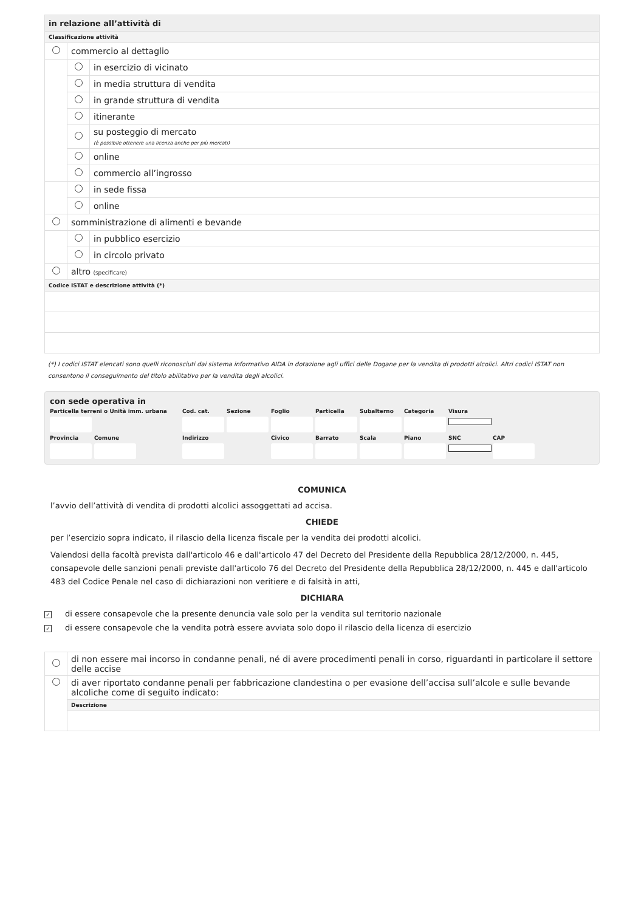| in relazione all’attività di | | |
| Classificazione attività | | |
| | commercio al dettaglio | |
| | | in esercizio di vicinato |
| | | in media struttura di vendita |
| | | in grande struttura di vendita |
| | | itinerante |
| | | su posteggio di mercato (è possibile ottenere una licenza anche per più mercati) |
| | | online |
| | | commercio all’ingrosso |
| | | in sede fissa |
| | | online |
| | somministrazione di alimenti e bevande | |
| | | in pubblico esercizio |
| | | in circolo privato |
| | altro (specificare) | |
| Codice ISTAT e descrizione attività (*) | | |
(*) I codici ISTAT elencati sono quelli riconosciuti dai sistema informativo AIDA in dotazione agli uffici delle Dogane per la vendita di prodotti alcolici. Altri codici ISTAT non consentono il conseguimento del titolo abilitativo per la vendita degli alcolici.
con sede operativa in
Particella terreni o Unità imm. urbana Cod. cat. Sezione Foglio Particella Subalterno Categoria Visura
Provincia Comune Indirizzo Civico Barrato Scala Piano SNC CAP
COMUNICA
l’avvio dell’attività di vendita di prodotti alcolici assoggettati ad accisa.
CHIEDE
per l’esercizio sopra indicato, il rilascio della licenza fiscale per la vendita dei prodotti alcolici.
Valendosi della facoltà prevista dall'articolo 46 e dall'articolo 47 del Decreto del Presidente della Repubblica 28/12/2000, n. 445, consapevole delle sanzioni penali previste dall'articolo 76 del Decreto del Presidente della Repubblica 28/12/2000, n. 445 e dall'articolo 483 del Codice Penale nel caso di dichiarazioni non veritiere e di falsità in atti,
DICHIARA
✓ di essere consapevole che la presente denuncia vale solo per la vendita sul territorio nazionale
✓ di essere consapevole che la vendita potrà essere avviata solo dopo il rilascio della licenza di esercizio
| | di non essere mai incorso in condanne penali, né di avere procedimenti penali in corso, riguardanti in particolare il settore delle accise |
| | di aver riportato condanne penali per fabbricazione clandestina o per evasione dell’accisa sull’alcole e sulle bevande alcoliche come di seguito indicato: |
| | Descrizione |